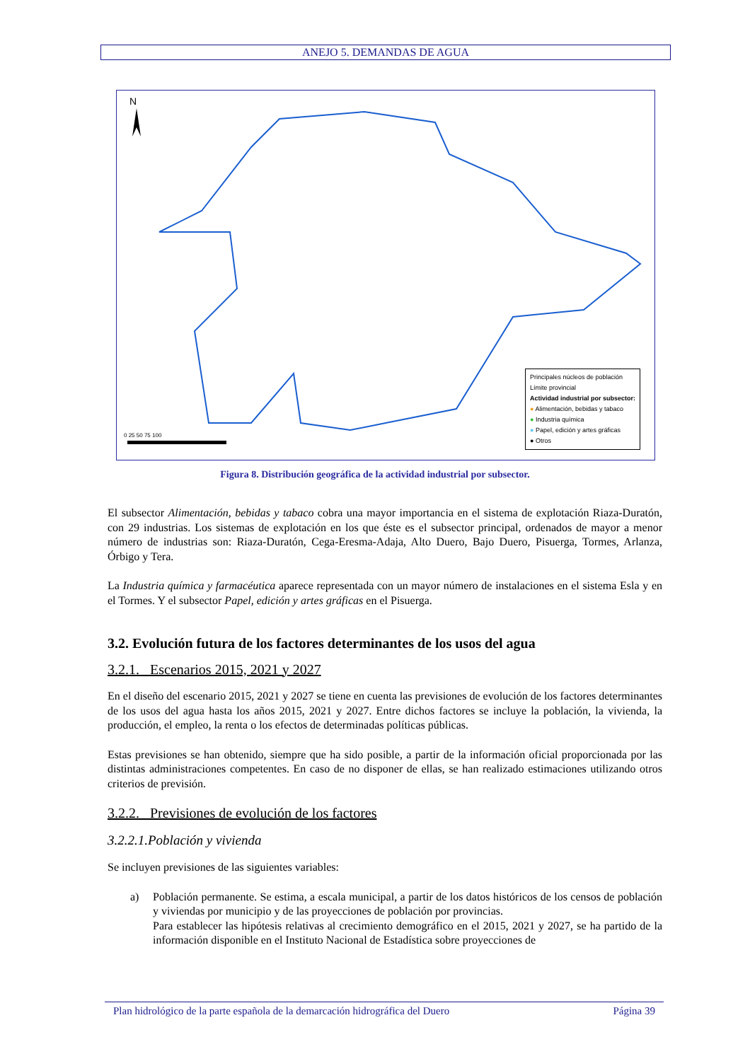ANEJO 5. DEMANDAS DE AGUA
N
0 25 50 75 100
Principales núcleos de población
Límite provincial
Actividad industrial por subsector:
● Alimentación, bebidas y tabaco
● Industria química
● Papel, edición y artes gráficas
● Otros
Figura 8. Distribución geográfica de la actividad industrial por subsector.
El subsector Alimentación, bebidas y tabaco cobra una mayor importancia en el sistema de explotación Riaza-Duratón, con 29 industrias. Los sistemas de explotación en los que éste es el subsector principal, ordenados de mayor a menor número de industrias son: Riaza-Duratón, Cega-Eresma-Adaja, Alto Duero, Bajo Duero, Pisuerga, Tormes, Arlanza, Órbigo y Tera.
La Industria química y farmacéutica aparece representada con un mayor número de instalaciones en el sistema Esla y en el Tormes. Y el subsector Papel, edición y artes gráficas en el Pisuerga.
3.2. Evolución futura de los factores determinantes de los usos del agua
3.2.1. Escenarios 2015, 2021 y 2027
En el diseño del escenario 2015, 2021 y 2027 se tiene en cuenta las previsiones de evolución de los factores determinantes de los usos del agua hasta los años 2015, 2021 y 2027. Entre dichos factores se incluye la población, la vivienda, la producción, el empleo, la renta o los efectos de determinadas políticas públicas.
Estas previsiones se han obtenido, siempre que ha sido posible, a partir de la información oficial proporcionada por las distintas administraciones competentes. En caso de no disponer de ellas, se han realizado estimaciones utilizando otros criterios de previsión.
3.2.2. Previsiones de evolución de los factores
3.2.2.1.Población y vivienda
Se incluyen previsiones de las siguientes variables:
a) Población permanente. Se estima, a escala municipal, a partir de los datos históricos de los censos de población y viviendas por municipio y de las proyecciones de población por provincias.
Para establecer las hipótesis relativas al crecimiento demográfico en el 2015, 2021 y 2027, se ha partido de la información disponible en el Instituto Nacional de Estadística sobre proyecciones de
Plan hidrológico de la parte española de la demarcación hidrográfica del Duero Página 39